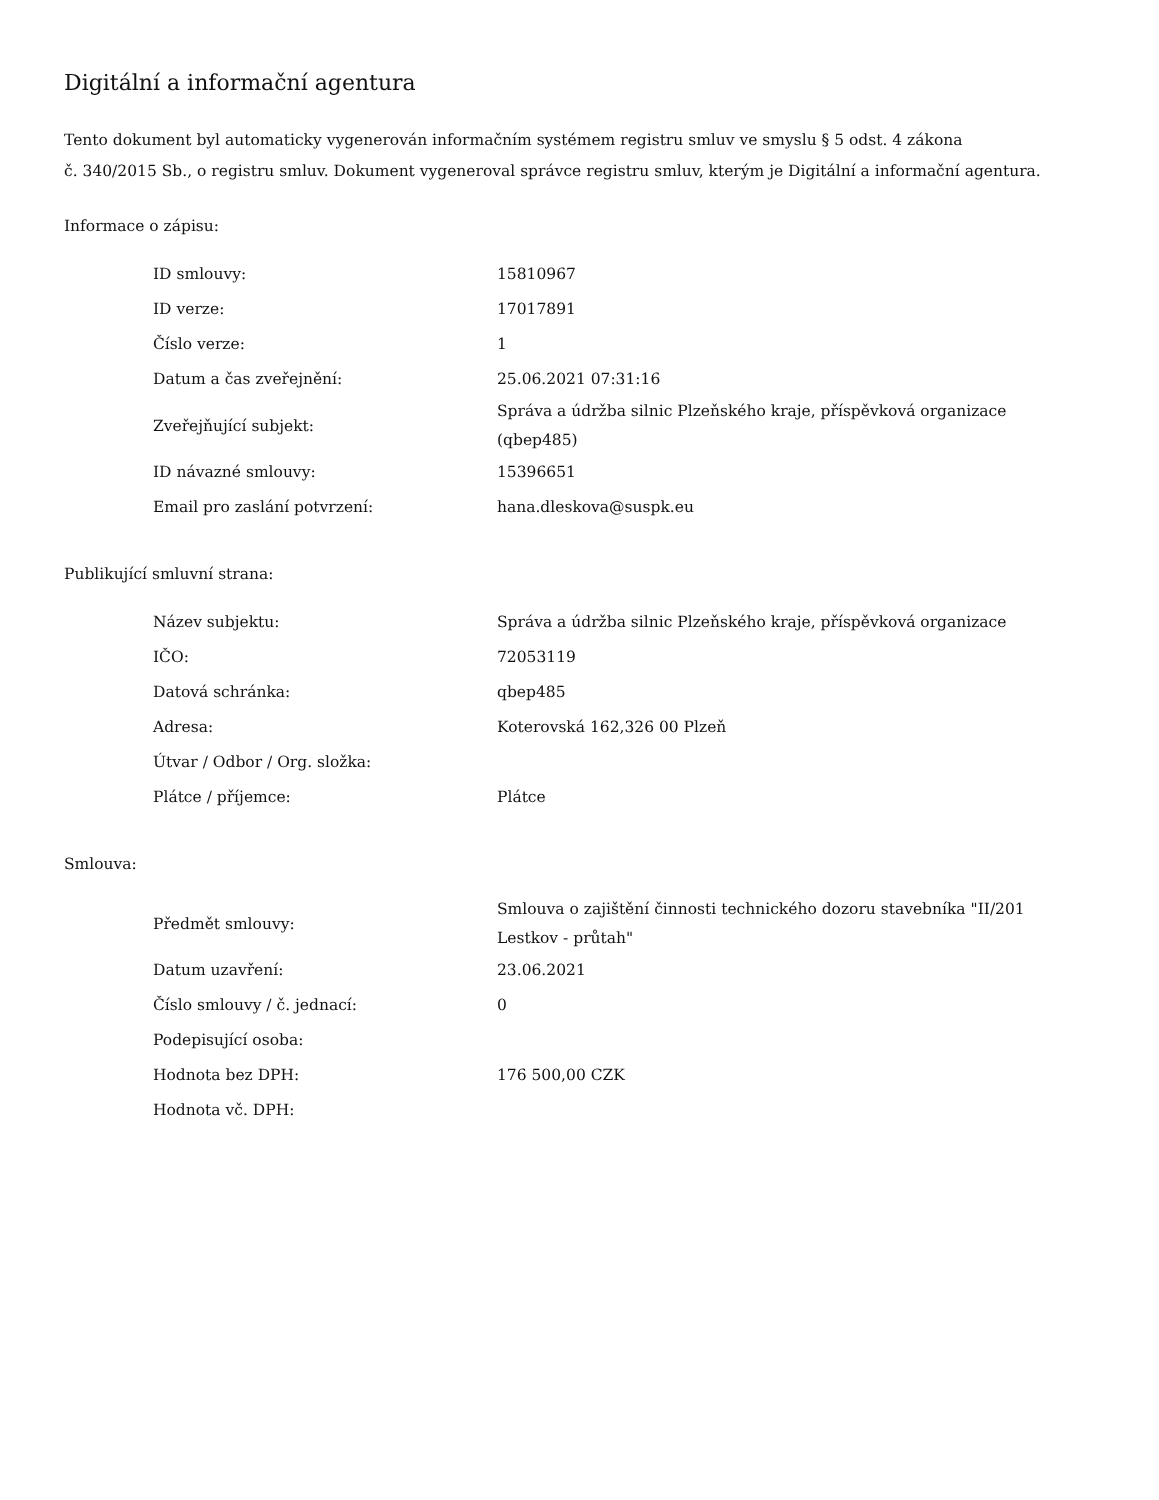Digitální a informační agentura
Tento dokument byl automaticky vygenerován informačním systémem registru smluv ve smyslu § 5 odst. 4 zákona
č. 340/2015 Sb., o registru smluv. Dokument vygeneroval správce registru smluv, kterým je Digitální a informační agentura.
Informace o zápisu:
| ID smlouvy: | 15810967 |
| ID verze: | 17017891 |
| Číslo verze: | 1 |
| Datum a čas zveřejnění: | 25.06.2021 07:31:16 |
| Zveřejňující subjekt: | Správa a údržba silnic Plzeňského kraje, příspěvková organizace (qbep485) |
| ID návazné smlouvy: | 15396651 |
| Email pro zaslání potvrzení: | hana.dleskova@suspk.eu |
Publikující smluvní strana:
| Název subjektu: | Správa a údržba silnic Plzeňského kraje, příspěvková organizace |
| IČO: | 72053119 |
| Datová schránka: | qbep485 |
| Adresa: | Koterovská 162,326 00 Plzeň |
| Útvar / Odbor / Org. složka: | |
| Plátce / příjemce: | Plátce |
Smlouva:
| Předmět smlouvy: | Smlouva o zajištění činnosti technického dozoru stavebníka "II/201 Lestkov - průtah" |
| Datum uzavření: | 23.06.2021 |
| Číslo smlouvy / č. jednací: | 0 |
| Podepisující osoba: | |
| Hodnota bez DPH: | 176 500,00 CZK |
| Hodnota vč. DPH: | |